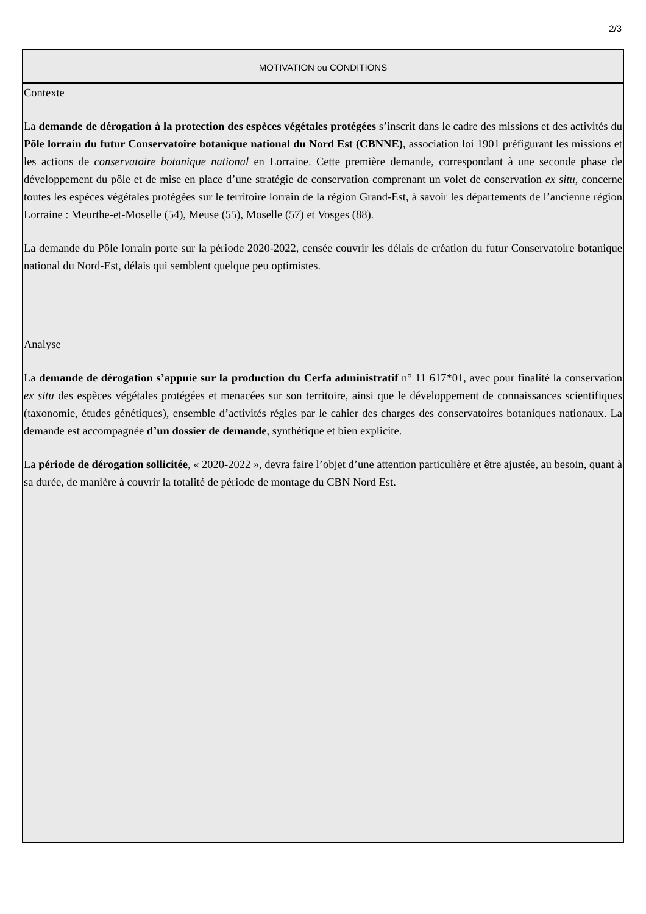2/3
MOTIVATION ou CONDITIONS
Contexte
La demande de dérogation à la protection des espèces végétales protégées s’inscrit dans le cadre des missions et des activités du Pôle lorrain du futur Conservatoire botanique national du Nord Est (CBNNE), association loi 1901 préfigurant les missions et les actions de conservatoire botanique national en Lorraine. Cette première demande, correspondant à une seconde phase de développement du pôle et de mise en place d’une stratégie de conservation comprenant un volet de conservation ex situ, concerne toutes les espèces végétales protégées sur le territoire lorrain de la région Grand-Est, à savoir les départements de l’ancienne région Lorraine : Meurthe-et-Moselle (54), Meuse (55), Moselle (57) et Vosges (88).
La demande du Pôle lorrain porte sur la période 2020-2022, censée couvrir les délais de création du futur Conservatoire botanique national du Nord-Est, délais qui semblent quelque peu optimistes.
Analyse
La demande de dérogation s’appuie sur la production du Cerfa administratif n° 11 617*01, avec pour finalité la conservation ex situ des espèces végétales protégées et menacées sur son territoire, ainsi que le développement de connaissances scientifiques (taxonomie, études génétiques), ensemble d’activités régies par le cahier des charges des conservatoires botaniques nationaux. La demande est accompagnée d’un dossier de demande, synthétique et bien explicite.
La période de dérogation sollicitée, « 2020-2022 », devra faire l’objet d’une attention particulière et être ajustée, au besoin, quant à sa durée, de manière à couvrir la totalité de période de montage du CBN Nord Est.